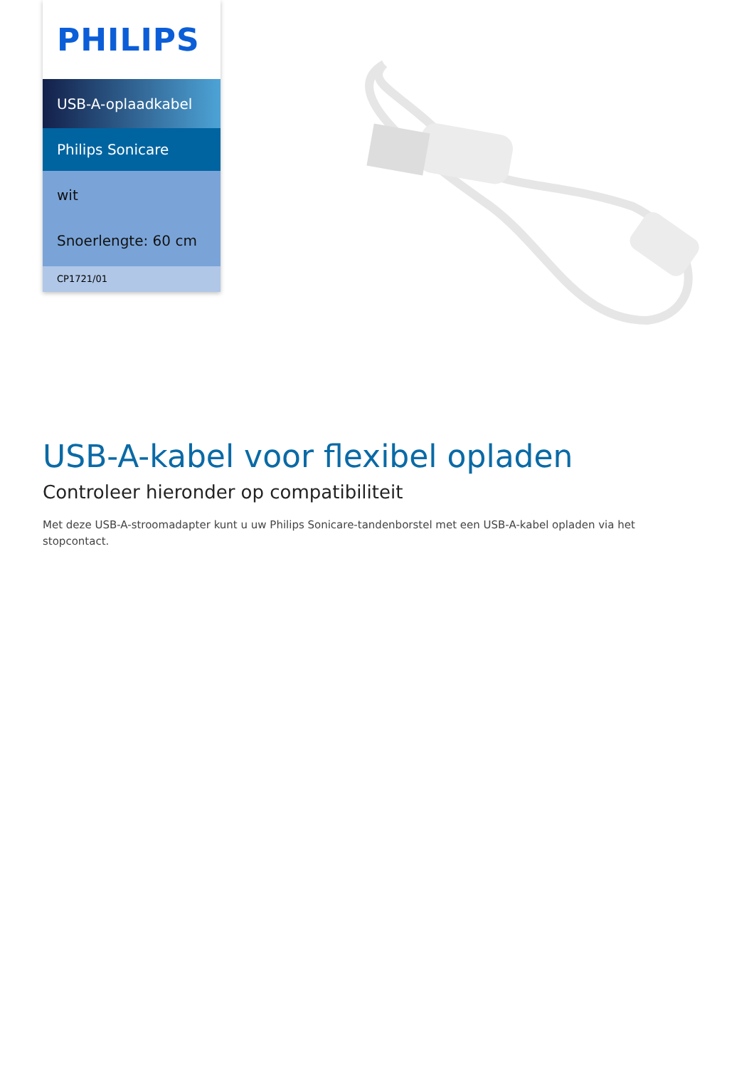PHILIPS
USB-A-oplaadkabel
Philips Sonicare
wit
Snoerlengte: 60 cm
CP1721/01
USB-A-kabel voor flexibel opladen
Controleer hieronder op compatibiliteit
Met deze USB-A-stroomadapter kunt u uw Philips Sonicare-tandenborstel met een USB-A-kabel opladen via het stopcontact.